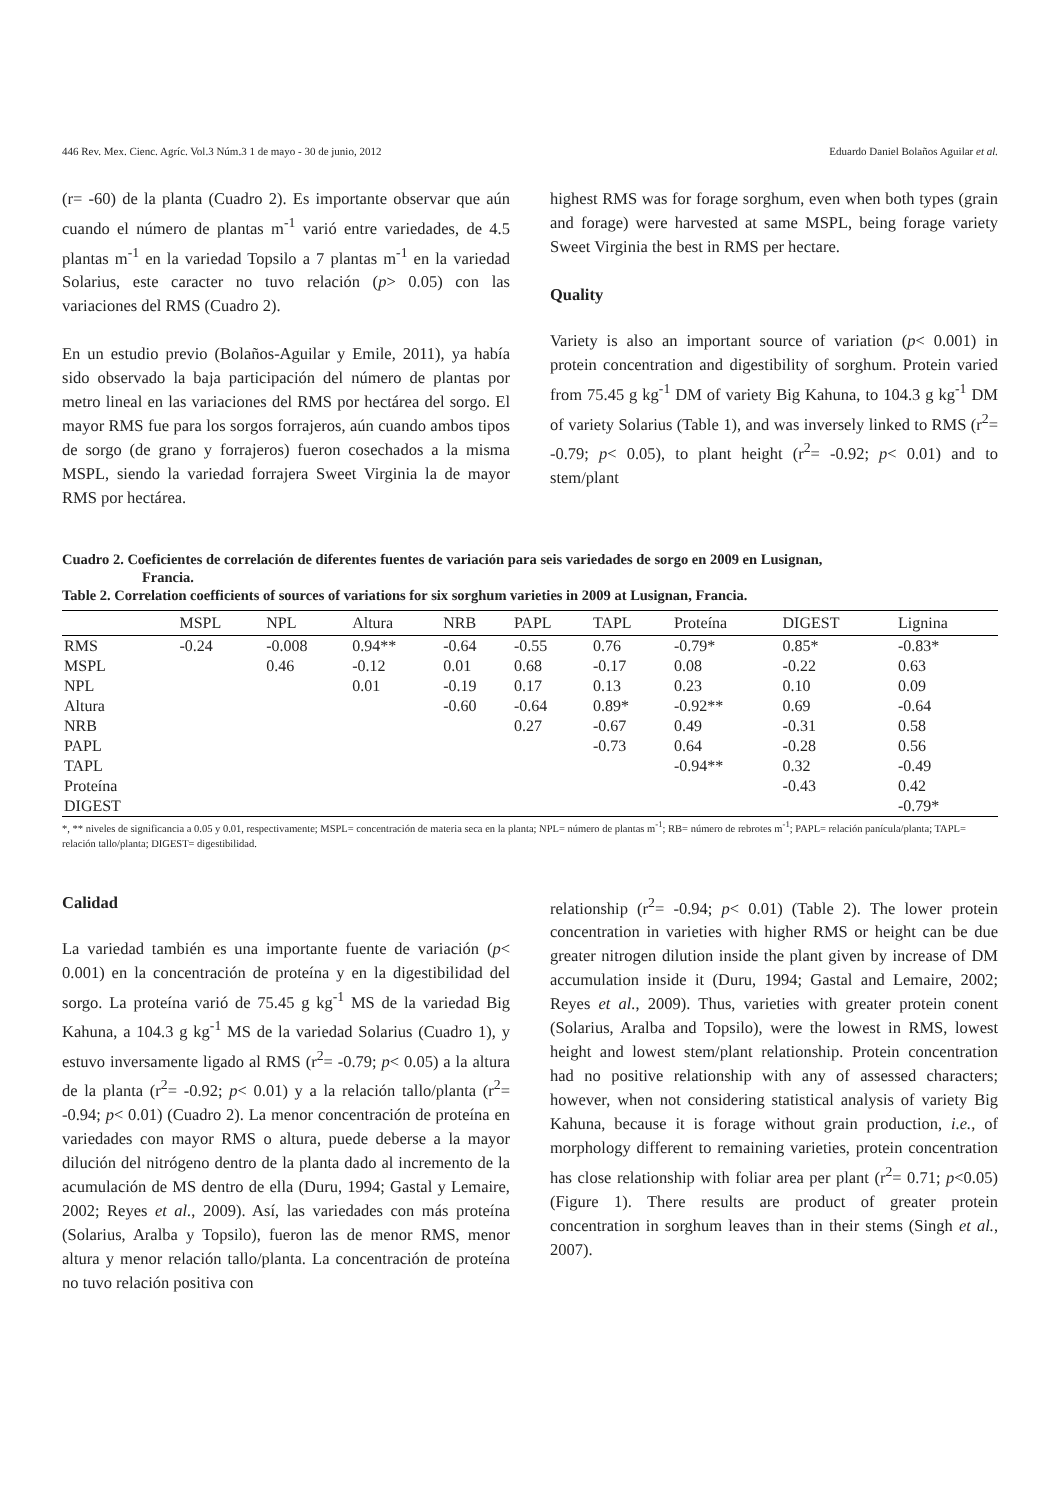446 Rev. Mex. Cienc. Agríc. Vol.3 Núm.3 1 de mayo - 30 de junio, 2012 Eduardo Daniel Bolaños Aguilar et al.
(r= -60) de la planta (Cuadro 2). Es importante observar que aún cuando el número de plantas m<sup>-1</sup> varió entre variedades, de 4.5 plantas m<sup>-1</sup> en la variedad Topsilo a 7 plantas m<sup>-1</sup> en la variedad Solarius, este caracter no tuvo relación (p> 0.05) con las variaciones del RMS (Cuadro 2).
En un estudio previo (Bolaños-Aguilar y Emile, 2011), ya había sido observado la baja participación del número de plantas por metro lineal en las variaciones del RMS por hectárea del sorgo. El mayor RMS fue para los sorgos forrajeros, aún cuando ambos tipos de sorgo (de grano y forrajeros) fueron cosechados a la misma MSPL, siendo la variedad forrajera Sweet Virginia la de mayor RMS por hectárea.
highest RMS was for forage sorghum, even when both types (grain and forage) were harvested at same MSPL, being forage variety Sweet Virginia the best in RMS per hectare.
Quality
Variety is also an important source of variation (p< 0.001) in protein concentration and digestibility of sorghum. Protein varied from 75.45 g kg<sup>-1</sup> DM of variety Big Kahuna, to 104.3 g kg<sup>-1</sup> DM of variety Solarius (Table 1), and was inversely linked to RMS (r<sup>2</sup>= -0.79; p< 0.05), to plant height (r<sup>2</sup>= -0.92; p< 0.01) and to stem/plant
Cuadro 2. Coeficientes de correlación de diferentes fuentes de variación para seis variedades de sorgo en 2009 en Lusignan,
Francia.
Table 2. Correlation coefficients of sources of variations for six sorghum varieties in 2009 at Lusignan, Francia.
| | MSPL | NPL | Altura | NRB | PAPL | TAPL | Proteína | DIGEST | Lignina |
| --- | --- | --- | --- | --- | --- | --- | --- | --- | --- |
| RMS | -0.24 | -0.008 | 0.94** | -0.64 | -0.55 | 0.76 | -0.79* | 0.85* | -0.83* |
| MSPL | | 0.46 | -0.12 | 0.01 | 0.68 | -0.17 | 0.08 | -0.22 | 0.63 |
| NPL | | | 0.01 | -0.19 | 0.17 | 0.13 | 0.23 | 0.10 | 0.09 |
| Altura | | | | -0.60 | -0.64 | 0.89* | -0.92** | 0.69 | -0.64 |
| NRB | | | | | 0.27 | -0.67 | 0.49 | -0.31 | 0.58 |
| PAPL | | | | | | -0.73 | 0.64 | -0.28 | 0.56 |
| TAPL | | | | | | | -0.94** | 0.32 | -0.49 |
| Proteína | | | | | | | | -0.43 | 0.42 |
| DIGEST | | | | | | | | | -0.79* |
*, ** niveles de significancia a 0.05 y 0.01, respectivamente; MSPL= concentración de materia seca en la planta; NPL= número de plantas m<sup>-1</sup>; RB= número de rebrotes m<sup>-1</sup>; PAPL= relación panícula/planta; TAPL= relación tallo/planta; DIGEST= digestibilidad.
Calidad
La variedad también es una importante fuente de variación (p< 0.001) en la concentración de proteína y en la digestibilidad del sorgo. La proteína varió de 75.45 g kg<sup>-1</sup> MS de la variedad Big Kahuna, a 104.3 g kg<sup>-1</sup> MS de la variedad Solarius (Cuadro 1), y estuvo inversamente ligado al RMS (r<sup>2</sup>= -0.79; p< 0.05) a la altura de la planta (r<sup>2</sup>= -0.92; p< 0.01) y a la relación tallo/planta (r<sup>2</sup>= -0.94; p< 0.01) (Cuadro 2). La menor concentración de proteína en variedades con mayor RMS o altura, puede deberse a la mayor dilución del nitrógeno dentro de la planta dado al incremento de la acumulación de MS dentro de ella (Duru, 1994; Gastal y Lemaire, 2002; Reyes et al., 2009). Así, las variedades con más proteína (Solarius, Aralba y Topsilo), fueron las de menor RMS, menor altura y menor relación tallo/planta. La concentración de proteína no tuvo relación positiva con
relationship (r<sup>2</sup>= -0.94; p< 0.01) (Table 2). The lower protein concentration in varieties with higher RMS or height can be due greater nitrogen dilution inside the plant given by increase of DM accumulation inside it (Duru, 1994; Gastal and Lemaire, 2002; Reyes et al., 2009). Thus, varieties with greater protein conent (Solarius, Aralba and Topsilo), were the lowest in RMS, lowest height and lowest stem/plant relationship. Protein concentration had no positive relationship with any of assessed characters; however, when not considering statistical analysis of variety Big Kahuna, because it is forage without grain production, i.e., of morphology different to remaining varieties, protein concentration has close relationship with foliar area per plant (r<sup>2</sup>= 0.71; p<0.05) (Figure 1). There results are product of greater protein concentration in sorghum leaves than in their stems (Singh et al., 2007).